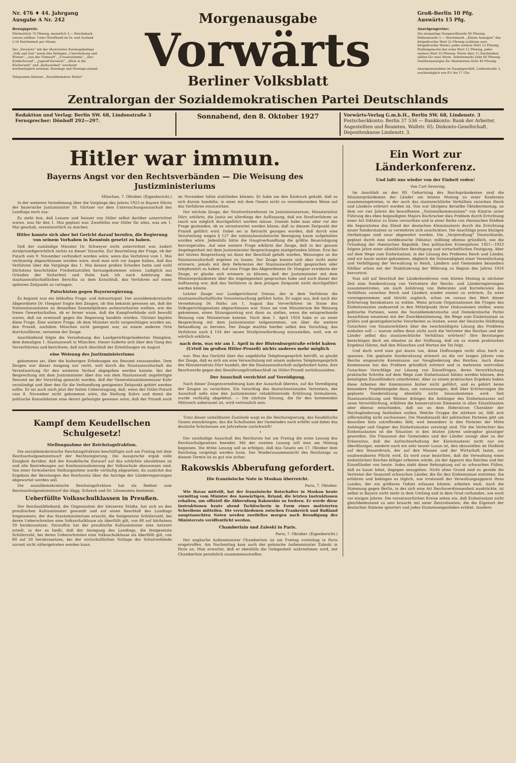Nr. 476 ♦ 44. Jahrgang
Ausgabe A Nr. 242
Bezugspreis:
Wöchentlich 70 Pfennig, monatlich 3.— Reichsmark voraus zahlbar. Unter Streifband im In- und Ausland 5.50 Reichsmark pro Monat.
Der „Vorwärts“ mit der illustrierten Sonntagsbeilage „Volk und Zeit“ sowie den Beilagen „Unterhaltung und Wissen“, „Aus der Filmwelt“, „Frauenstimme“, „Der Kinderfreund“, „Jugend-Vorwärts“, „Blick in die Bücherwelt“ und „Kulturarbeit“ erscheint wochentäglich zweimal, Sonntags und Montags einmal.
Telegramm-Adresse: „Sozialdemokrat Berlin“
Morgenausgabe
Vorwärts
Berliner Volksblatt
Groß-Berlin 10 Pfg.
Auswärts 15 Pfg.
Anzeigenpreise:
Die einspaltige Nonpareillezeile 80 Pfennig. Reklamezeile 5.— Reichsmark. „Kleine Anzeigen“ das fettgedruckte Wort 25 Pfennig (zulässig zwei fettgedruckte Worte), jedes weitere Wort 12 Pfennig. Stellengesuche das erste Wort 15 Pfennig, jedes weitere Wort 10 Pfennig. Worte über 15 Buchstaben zählen für zwei Worte. Arbeitsmarkt Zeile 60 Pfennig. Familienanzeigen für Abonnenten Zeile 40 Pfennig.
Anzeigenannahme im Hauptgeschäft, Lindenstraße 3, wochentäglich von 8½ bis 17 Uhr.
Zentralorgan der Sozialdemokratischen Partei Deutschlands
Redaktion und Verlag: Berlin SW. 68, Lindenstraße 3
Fernsprecher: Dönhoff 292—297.
Sonnabend, den 8. Oktober 1927
Vorwärts-Verlag G.m.b.H., Berlin SW. 68, Lindenstr. 3
Postscheckkonto: Berlin 37 536 — Bankkonto: Bank der Arbeiter, Angestellten und Beamten, Wallstr. 65; Diskonto-Gesellschaft, Depositenkasse Lindenstr. 3.
Hitler war immun.
Bayerns Angst vor den Rechtsverbänden — Die Weisung des Justizministeriums
München, 7. Oktober. (Eigenbericht.)
In der weiteren Vernehmung über die Vorgänge des Jahres 1923 in Bayern führte der bayerische Justizminister Dr. Gürtner vor dem Untersuchungsausschuß des Landtags noch aus:
Es steht fest, daß Lossow und Seisser von Hitler selbst darüber unterrichtet waren, was für den 1. Mai geplant war. Zweifellos war Hitler für alles, was am 1. Mai geschah, verantwortlich zu machen.
Hitler konnte sich aber bei Gericht darauf berufen, die Regierung von seinem Vorhaben in Kenntnis gesetzt zu haben.
Daß der zuständige Minister Dr. Schweyer nicht unterrichtet war, ändert strafprozeßgerichtlich nichts an dieser Tatsache. Zur Beurteilung der Frage, ob der Putsch vom 9. November verhindert worden wäre, wenn das Verfahren vom 1. Mai rechtzeitig abgeschlossen worden wäre, muß man sich vor Augen halten, daß das Verfahren über die Vorgänge des 1. Mai keinen großen Schaden hatte und wohl höchstens beschränkte Freiheitsstrafen herausgekommen wären. Lediglich aus Gründen der Sicherheit und Ruhe kam ich nach Anhörung des staatsanwaltschaftlichen Berichts zu dem Entschluß, das Verfahren auf einen späteren Zeitpunkt zu vertagen.
Putschisten gegen Bayernregierung.
Es beginnt nun ein lebhaftes Frage- und Antwortspiel. Der sozialdemokratische Abgeordnete Dr. Hoegner fragte den Zeugen, ob ihm bekannt gewesen sei, daß die Nationalsozialisten an denselben Sammelplätzen aufmarschieren wollten, wie die freien Gewerkschaften, ob er ferner wisse, daß die Kampfverbände sich bewußt waren, daß sie eventuell gegen die Regierung handeln würden. Gürtner bejahte diese Frage. Eine weitere Frage, ob dem Minister nicht vorgeschlagen worden sei, den Prozeß, nachdem München nicht geeignet war, an einem anderen Orte durchzuführen, verneinte der Zeuge.
Anschließend folgte die Vernehmung des Landgerichtspräsidenten Stenglein, dem damaligen 1. Staatsanwalt in München. Dieser äußerte sich über den Gang des Vorverfahrens und berichtete, daß nach Abschluß der Ermittlungen im August
eine Weisung des Justizministeriums
gekommen sei, über die bisherigen Erhebungen ein Resumé einzusenden. Dem Zeugen war dieser Ausgang nur recht, weil durch die Staatsanwaltschaft die Verantwortung für den weiteren Verlauf abgegeben werden konnte. Bei der Besprechung mit dem Justizminister über das von dem Staatsanwalt angefertigte Resumé sei der Vorschlag gemacht worden, daß der Generalstaatskommissar Kahr verständigt und über den für die Verhandlung geeigneten Zeitpunkt gehört werden sollte. Er sei auch noch jetzt der festen Ueberzeugung, daß, wenn der Hitler-Putsch vom 8. November nicht gekommen wäre, die Stellung Kahrs und damit die politische Konsolidation eine derart gefestigte gewesen wäre, daß der Prozeß noch im November hätte stattfinden können. Er habe nie den Eindruck gehabt, daß es sich darum handelte, in einer mit dem Gesetz nicht zu vereinbarenden Weise auf das Verfahren einzuwirken.
Der nächste Zeuge, der Strafrechtsreferent im Justizministerium, Ministerialrat Dürr, erklärte, die Justiz sei allerdings der Auffassung, daß ein Strafverfahren so rasch wie möglich durchgeführt werden müsse. Damals habe man aber vor der Frage gestanden, ob es verantwortet werden könne, daß zu diesem Zeitpunkt der Prozeß geführt wird. Dabei sei in Betracht gezogen worden, daß durch eine Verurteilung wegen § 127 die nationalsozialistische Bewegung kaum aufgehalten worden wäre. Jedenfalls hätte die Hauptverhandlung die größte Beunruhigung hervorgerufen. Auf eine weitere Frage erklärte der Zeuge, daß in der ganzen Angelegenheit mit dem Justizminister Besprechungen stattgefunden hätten. Erst bei der letzten Besprechung sei dann der Beschluß gefaßt worden, Weisungen an die Staatsanwaltschaft ergehen zu lassen. Der Zeuge konnte sich aber nicht mehr erinnern, jemals mit dem Referenten der Staatsanwaltschaft gesprochen oder telephoniert zu haben. Auf eine Frage des Abgeordneten Dr. Hoegner erwiderte der Zeuge, er glaube sich erinnern zu können, daß der Justizminister mit dem Ministerpräsidenten über die Angelegenheit gesprochen habe und auch dieser der Auffassung war, daß das Verfahren in dem jetzigen Zeitpunkt nicht durchgeführt werden könnte.
Letzter Zeuge war Landgerichtsrat Dresse, der in dem Verfahren die staatsanwaltschaftliche Voruntersuchung geführt hatte. Er sagte aus, daß nach der Vernehmung Dr. Roths am 1. August das Vorverfahren im Sinne des Volksgerichtsgesetzes abgeschlossen war. Dann sei vom Ministerium die Weisung gekommen, einen Sitzungsantrag erst dann zu stellen, wenn die entsprechende Weisung vom Ministerium komme. Nach dem 1. April 1924 habe er an einer Besprechung mit dem Justizminister teilgenommen, um über die weitere Behandlung zu beraten. Der Zeuge machte hierbei selbst den Vorschlag, das Verfahren nach § 154 der neuen Strafprozeßordnung einzustellen, weil, wie er wörtlich erklärte,
nach dem, was wir am 1. April in der Blutenburgstraße erlebt haben (Urteil im großen Hitler-Prozeß) nichts anderes mehr möglich
war. Was das Gerücht über das angebliche Telephongespräch betrifft, so glaubt der Zeuge, daß es sich um eine Verwechslung mit einem anderen Telephongespräch des Ministerialrats Dürr handelt, der die Staatsanwaltschaft aufgefordert hatte, ihre Beschwerde gegen den Bewährungsfristbeschluß im Hitler-Prozeß zurückzuziehen.
Der Ausschuß verzichtet auf Vereidigung.
Nach dieser Zeugenvernehmung kam der Ausschuß überein, auf die Vereidigung der Zeugen zu verzichten. Ein Vorschlag des deutschnationalen Vertreters, der Ausschuß solle eine den Justizminister rehabilitierende Erklärung formulieren, wurde vorläufig abgelehnt. — Die nächste Sitzung, die für den kommenden Mittwoch anberaumt ist, wird vertraulich sein.
Kampf dem Keudellschen Schulgesetz!
Stellungnahme der Reichstagsfraktion.
Die sozialdemokratische Reichstagsfraktion beschäftigte sich am Freitag mit dem Reichsschulgesetzentwurf der Rechtsregierung. Die Aussprache ergab volle Einigkeit darüber, daß der Keudellsche Entwurf auf das schärfste abzulehnen ist und alle Bestrebungen zur Konfessionalisierung der Volksschule abzuweisen sind. Von einer formulierten Stellungnahme wurde vorläufig abgesehen, da zunächst das Ergebnis der Beratungen des Reichsrats über die Anträge der Länderregierungen abgewartet werden soll.
Die sozialdemokratische Reichstagsfraktion hat als Redner zum Reichsschulgesetzentwurf die Abgg. Schreck und Dr. Löwenstein bestimmt.
Ueberfüllte Volksschulklassen in Preußen.
Der Reichsstädtebund, die Organisation der kleineren Städte, hat sich an den preußischen Kultusminister gewandt und auf einen Beschluß des Landtags hingewiesen, der das Staatsministerium ersucht, die festgesetzte Schülerzahl, bei deren Ueberschreiten eine Volksschulklasse als überfüllt gilt, von 60 auf höchstens 50 herabzusetzen. Daraufhin hat der preußische Kultusminister eine Antwort erteilt, in der es heißt, daß der Anregung des Landtags, die festgesetzte Schülerzahl, bei deren Ueberschreiten eine Volksschulklasse als überfüllt gilt, von 60 auf 50 herabzusetzen, bei der wirtschaftlichen Notlage der Schulverbände zurzeit nicht nähergetreten werden kann.
Trotz dieser unhaltbaren Zustände wagt es die Reichsregierung, das Keudellsche Gesetz einzubringen, das die Schullasten der Gemeinden noch erhöht und dabei das deutsche Schulwesen um Jahrzehnte zurückwirft!
*
Der zuständige Ausschuß des Reichsrats hat am Freitag die erste Lesung des Reichsschulgesetzes beendet. Mit der zweiten Lesung will man am Montag beginnen. Die dritte Lesung soll so erfolgen, daß das Gesetz am 17. Oktober dem Reichstag vorgelegt werden kann. Der Wiederzusammentritt des Reichstags zu diesem Termin ist so gut wie sicher.
Rakowskis Abberufung gefordert.
Die französische Note in Moskau überreicht.
Paris, 7. Oktober.
Wie Havas mitteilt, hat der französische Botschafter in Moskau heute vormittag vom Minister des Auswärtigen, Briand, die letzten Instruktionen erhalten, um offiziell die Abberufung Rakowskis zu fordern. Er werde diese Instruktionen heute abend Tschitscherin in Form eines motivierten Schreibens mitteilen. Die verschiedenen zwischen Frankreich und Rußland ausgetauschten Noten werden zweifellos morgen nach Beendigung des Ministerrats veröffentlicht werden.
Chamberlain und Zaleski in Paris.
Paris, 7. Oktober. (Eigenbericht.)
Der englische Außenminister Chamberlain ist am Freitag vormittag in Paris eingetroffen. Am Nachmittag kam auch der polnische Außenminister Zaleski in Paris an. Man erwartet, daß er ebenfalls die Gelegenheit wahrnehmen wird, mit Chamberlain persönlich zusammenzutreffen.
Ein Wort zur Länderkonferenz.
Und laßt uns wieder von der Einheit reden!
Von Carl Severing.
Im Anschluß an den 80. Geburtstag des Reichspräsidenten sind die Ministerpräsidenten der Länder am letzten Montag zu einer Konferenz zusammengetreten, in der auch das staatsrechtliche Verhältnis zwischen Reich und Ländern erörtert worden ist. Das war übrigens derselbe Oktobermontag, an dem vor vier Jahren die bewaffneten „Nationalkommunisten“ von Küstrin unter Führung des eben begnadigten Majors Buchrucker dies Problem durch Errichtung einer Art Diktatur zu lösen versuchten und in einer Reihe von rheinischen Städten die Separatisten das Elend der deutschen Kleinstaaterei durch die Errichtung neuer Sonderstaaten zu vermehren sich anschickten. Die Anschläge jenes blutigen Herbsttages sind zwar abgewehrt worden. Die „Verpreußung“ Deutschlands, geplant durch eine norddeutsche Diktatur, mißlang ebenso gründlich, wie die Gründung der rheinischen Republik. Den politischen Krisenjahren 1921—1923 folgten Jahre einer allmählichen Beruhigung und wirtschaftlichen Festigung. Aber auf dem Wege zum Einheitsstaat, in der Lösung des Problems Reich und Länder, sind wir kaum weiter gekommen, obgleich die Notwendigkeit einer Vereinfachung und Verbilligung der Verwaltung in Reich, Ländern und Gemeinden besonders fühlbar schon mit der Stabilisierung der Währung zu Beginn des Jahres 1924 hervortrat.
Nun soll auf Beschluß der Länderkonferenz vom letzten Montag in nächster Zeit eine Sondersitzung von Vertretern der Reichs- und Länderregierungen zusammentreten, um nach Anhörung von Referaten und Korreferaten das Verhältnis zwischen Reich und Ländern wieder einmal zu erörtern. Es wäre voreingenommen und töricht zugleich, schon im voraus den Wert dieser Erörterung herabsetzen zu wollen. Wenn private Organisationen die Fragen des Einheitsstaates andauernd in den Mittelpunkt ihrer Diskussionen stellen, wenn politische Parteien, wenn die Sozialdemokratische und Demokratische Partei Ausschüsse einsetzen mit der Zweckbestimmung, die Wege zum Einheitsstaat zu prüfen und gesetzgeberische Vorarbeiten zu leisten, wenn der Deutsche Städtetag Gutachten von Staatsrechtlern über die zweckmäßigste Lösung des Problems einholen will — warum sollen denn nicht auch die Vertreter des Reiches und der Länder selbst das staatsrechtliche Verhältnis erörtern? Ihre Beratungen berechtigen doch am ehesten zu der Hoffnung, daß sie zu einem praktischen Ergebnis führen, daß den Wünschen und Worten die Tat folgt. . .
Und doch wird man gut daran tun, diese Hoffnungen nicht allzu hoch zu spannen. Die geplante Sondersitzung erinnert an die vor langen Jahren vom Reiche eingesetzte Kommission zur Neugliederung des Reiches. Auch diese Kommission hat das Problem gründlich erörtert und in mehreren wertvollen Gutachten Vorschläge zur Lösung von Einzelfragen, deren Verwirklichung praktische Schritte auf dem Wege zum Einheitsstaat hätten werden können, den beteiligten Einzelländern unterbreitet. Aber zu einem praktischen Ergebnis haben diese Arbeiten der Kommission bisher nicht geführt, und es gehört keine besondere Prophetengabe dazu, um vorauszusagen, daß über Erörterungen die geplante Sondersitzung ebenfalls nicht hinauskommen wird. Seit Staatsumwälzung und Weimar drängen die Anhänger des Einheitsstaates auf seine Verwirklichung, erklären die konservativen Elemente in allen Einzelstaaten aber ebenso entschieden, daß sie an dem föderativen Charakter der Reichsgliederung festhalten wollen. Welche Gruppe die stärkere ist, läßt sich ziffernmäßig nicht nachweisen. Die Mandatszahl der politischen Parteien gibt um deswillen kein zutreffendes Bild, weil besonders in den Parteien der Mitte Anhänger und Gegner des Einheitsstaates vereinigt sind. Für die Verfechter des Einheitsstaates ist die Situation in den letzten Jahren unleugbar günstiger geworden. Die Finanznot der Gemeinden und der Länder zwingt aber zu der Erkenntnis, daß die Aufrechterhaltung der Kleinstaaterei nicht nur ein überflüssiger, sondern auch ein sehr teurer Luxus ist, den abzustellen im Hinblick auf den Steuerdruck, der auf den Massen und der Wirtschaft lastet, zur unabweisbaren Pflicht wird. Es wird zwar bestritten, daß die Verwaltung eines einheitlichen Reiches billiger arbeiten würde, als der Apparat des Reiches und der Einzelländer von heute. Indes steht diese Behauptung auf so schwachen Füßen, daß es kaum lohnt, dagegen anzugehen. Nicht ohne Grund sind es gerade die Vertreter der finanziell schwachen Länder, die für den Einheitsstaat eintreten. Sie erfahren und beklagen es täglich, wie irrationell der Verwaltungsapparat ihres Landes, der ein größeres Gebiet erfassen könnte, arbeiten muß. Auch die Stimmung gegen Berlin, in der sich eine Art Reichsverdrossenheit ausdrückte, ist selbst in Bayern nicht mehr in dem Umfang und in dem Grad vorhanden, wie noch vor einigen Jahren. Die verantwortlichen Kreise sehen ein, daß Einheitsstaat nicht gleichbedeutend zu sein braucht mit einer Zentralisation, die die Eigenart der deutschen Stämme ignoriert und jedes Stammeseigenleben ertötet. Insofern